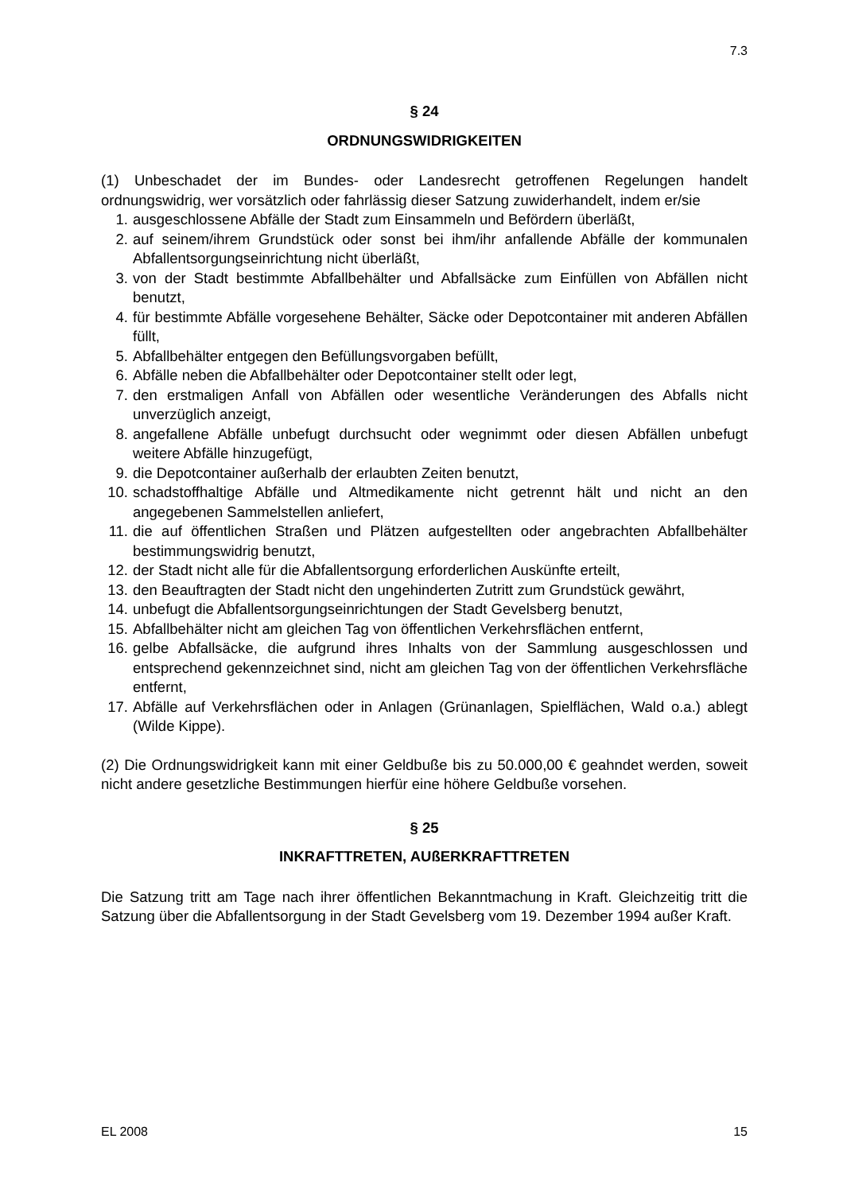7.3
§ 24
ORDNUNGSWIDRIGKEITEN
(1) Unbeschadet der im Bundes- oder Landesrecht getroffenen Regelungen handelt ordnungswidrig, wer vorsätzlich oder fahrlässig dieser Satzung zuwiderhandelt, indem er/sie
1. ausgeschlossene Abfälle der Stadt zum Einsammeln und Befördern überläßt,
2. auf seinem/ihrem Grundstück oder sonst bei ihm/ihr anfallende Abfälle der kommunalen Abfallentsorgungseinrichtung nicht überläßt,
3. von der Stadt bestimmte Abfallbehälter und Abfallsäcke zum Einfüllen von Abfällen nicht benutzt,
4. für bestimmte Abfälle vorgesehene Behälter, Säcke oder Depotcontainer mit anderen Abfällen füllt,
5. Abfallbehälter entgegen den Befüllungsvorgaben befüllt,
6. Abfälle neben die Abfallbehälter oder Depotcontainer stellt oder legt,
7. den erstmaligen Anfall von Abfällen oder wesentliche Veränderungen des Abfalls nicht unverzüglich anzeigt,
8. angefallene Abfälle unbefugt durchsucht oder wegnimmt oder diesen Abfällen unbefugt weitere Abfälle hinzugefügt,
9. die Depotcontainer außerhalb der erlaubten Zeiten benutzt,
10. schadstoffhaltige Abfälle und Altmedikamente nicht getrennt hält und nicht an den angegebenen Sammelstellen anliefert,
11. die auf öffentlichen Straßen und Plätzen aufgestellten oder angebrachten Abfallbehälter bestimmungswidrig benutzt,
12. der Stadt nicht alle für die Abfallentsorgung erforderlichen Auskünfte erteilt,
13. den Beauftragten der Stadt nicht den ungehinderten Zutritt zum Grundstück gewährt,
14. unbefugt die Abfallentsorgungseinrichtungen der Stadt Gevelsberg benutzt,
15. Abfallbehälter nicht am gleichen Tag von öffentlichen Verkehrsflächen entfernt,
16. gelbe Abfallsäcke, die aufgrund ihres Inhalts von der Sammlung ausgeschlossen und entsprechend gekennzeichnet sind, nicht am gleichen Tag von der öffentlichen Verkehrsfläche entfernt,
17. Abfälle auf Verkehrsflächen oder in Anlagen (Grünanlagen, Spielflächen, Wald o.a.) ablegt (Wilde Kippe).
(2) Die Ordnungswidrigkeit kann mit einer Geldbuße bis zu 50.000,00 € geahndet werden, soweit nicht andere gesetzliche Bestimmungen hierfür eine höhere Geldbuße vorsehen.
§ 25
INKRAFTTRETEN, AUßERKRAFTTRETEN
Die Satzung tritt am Tage nach ihrer öffentlichen Bekanntmachung in Kraft. Gleichzeitig tritt die Satzung über die Abfallentsorgung in der Stadt Gevelsberg vom 19. Dezember 1994 außer Kraft.
EL 2008 15